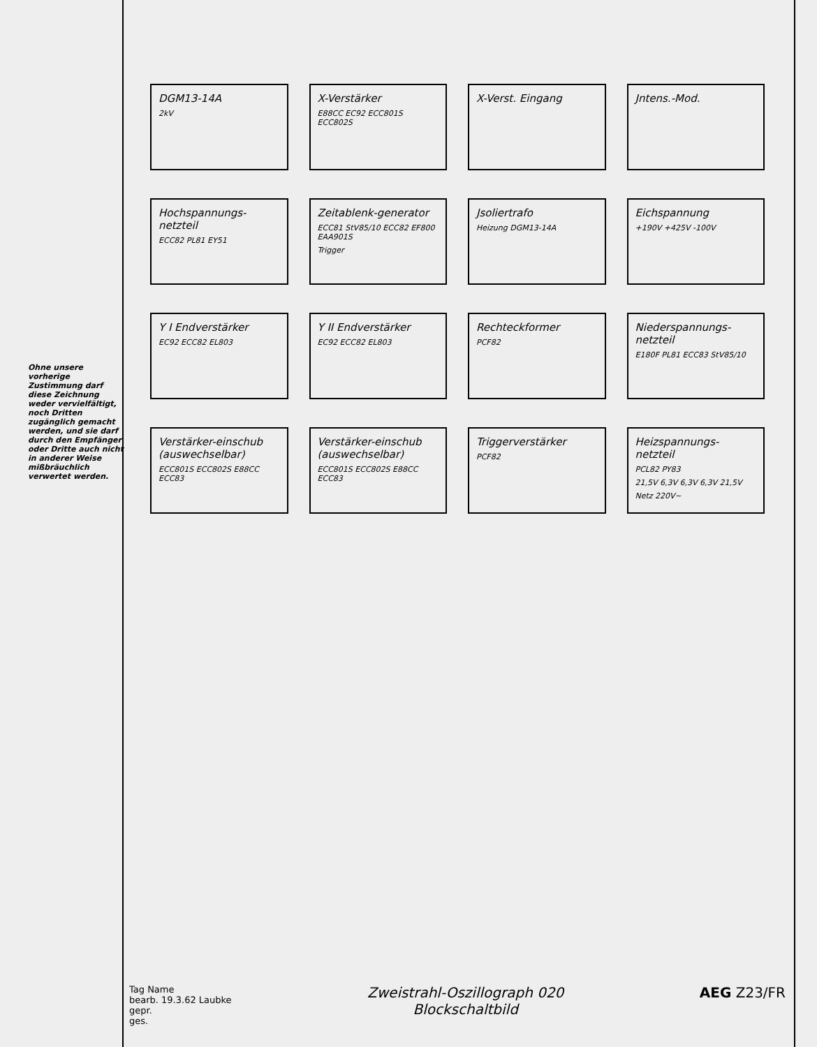Ohne unsere vorherige Zustimmung darf diese Zeichnung weder vervielfältigt, noch Dritten zugänglich gemacht werden, und sie darf durch den Empfänger oder Dritte auch nicht in anderer Weise mißbräuchlich verwertet werden.
DGM13-14A
2kV
X-Verstärker
E88CC EC92 ECC801S ECC802S
X-Verst. Eingang
Jntens.-Mod.
Hochspannungs-netzteil
ECC82 PL81 EY51
Zeitablenk-generator
ECC81 StV85/10 ECC82 EF800 EAA901S
Trigger
Jsoliertrafo
Heizung DGM13-14A
Eichspannung
+190V +425V -100V
Y I Endverstärker
EC92 ECC82 EL803
Y II Endverstärker
EC92 ECC82 EL803
Rechteckformer
PCF82
Niederspannungs-netzteil
E180F PL81 ECC83 StV85/10
Verstärker-einschub (auswechselbar)
ECC801S ECC802S E88CC ECC83
Verstärker-einschub (auswechselbar)
ECC801S ECC802S E88CC ECC83
Triggerverstärker
PCF82
Heizspannungs-netzteil
PCL82 PY83
21,5V 6,3V 6,3V 6,3V 21,5V
Netz 220V~
Tag Name
bearb. 19.3.62 Laubke
gepr.
ges.
Zweistrahl-Oszillograph 020
Blockschaltbild
AEG Z23/FR